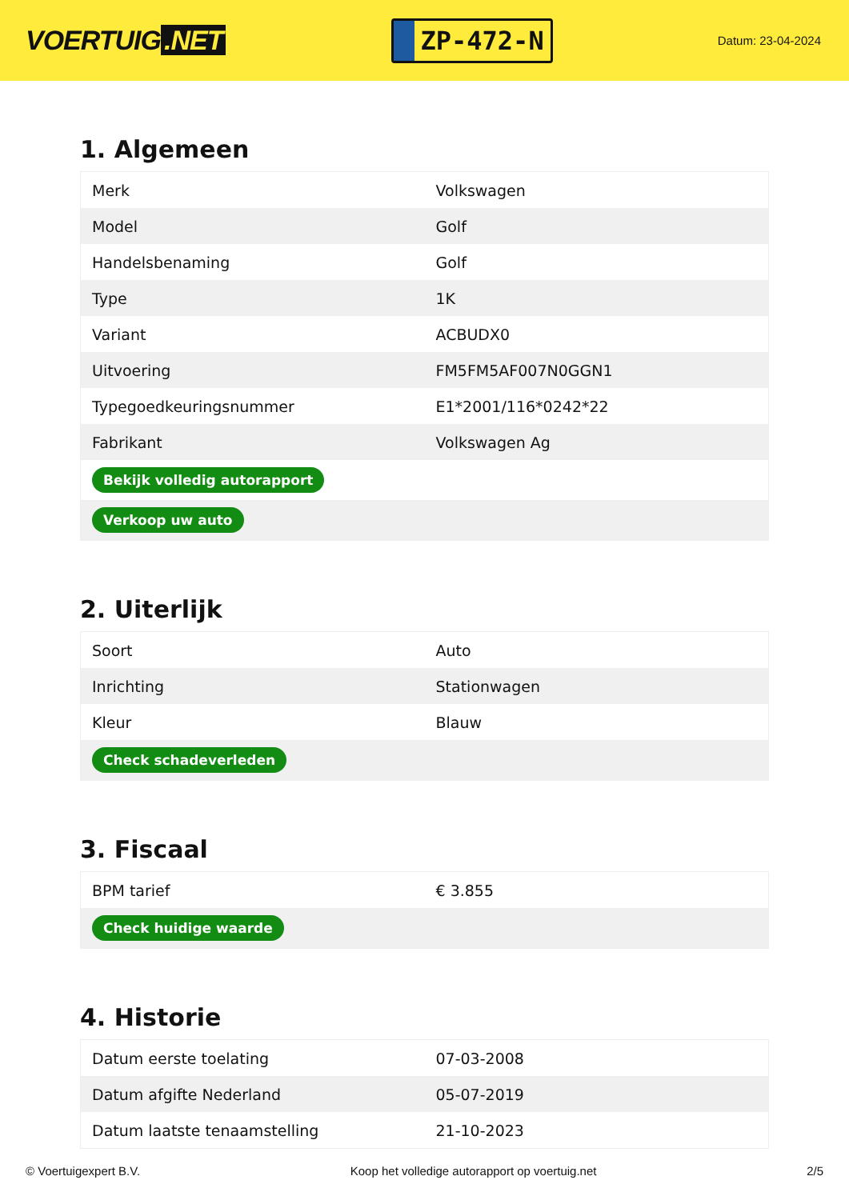VOERTUIG.NET
ZP-472-N
Datum: 23-04-2024
1. Algemeen
| Merk | Volkswagen |
| Model | Golf |
| Handelsbenaming | Golf |
| Type | 1K |
| Variant | ACBUDX0 |
| Uitvoering | FM5FM5AF007N0GGN1 |
| Typegoedkeuringsnummer | E1*2001/116*0242*22 |
| Fabrikant | Volkswagen Ag |
| Bekijk volledig autorapport | |
| Verkoop uw auto | |
2. Uiterlijk
| Soort | Auto |
| Inrichting | Stationwagen |
| Kleur | Blauw |
| Check schadeverleden | |
3. Fiscaal
| BPM tarief | € 3.855 |
| Check huidige waarde | |
4. Historie
| Datum eerste toelating | 07-03-2008 |
| Datum afgifte Nederland | 05-07-2019 |
| Datum laatste tenaamstelling | 21-10-2023 |
© Voertuigexpert B.V. Koop het volledige autorapport op voertuig.net 2/5